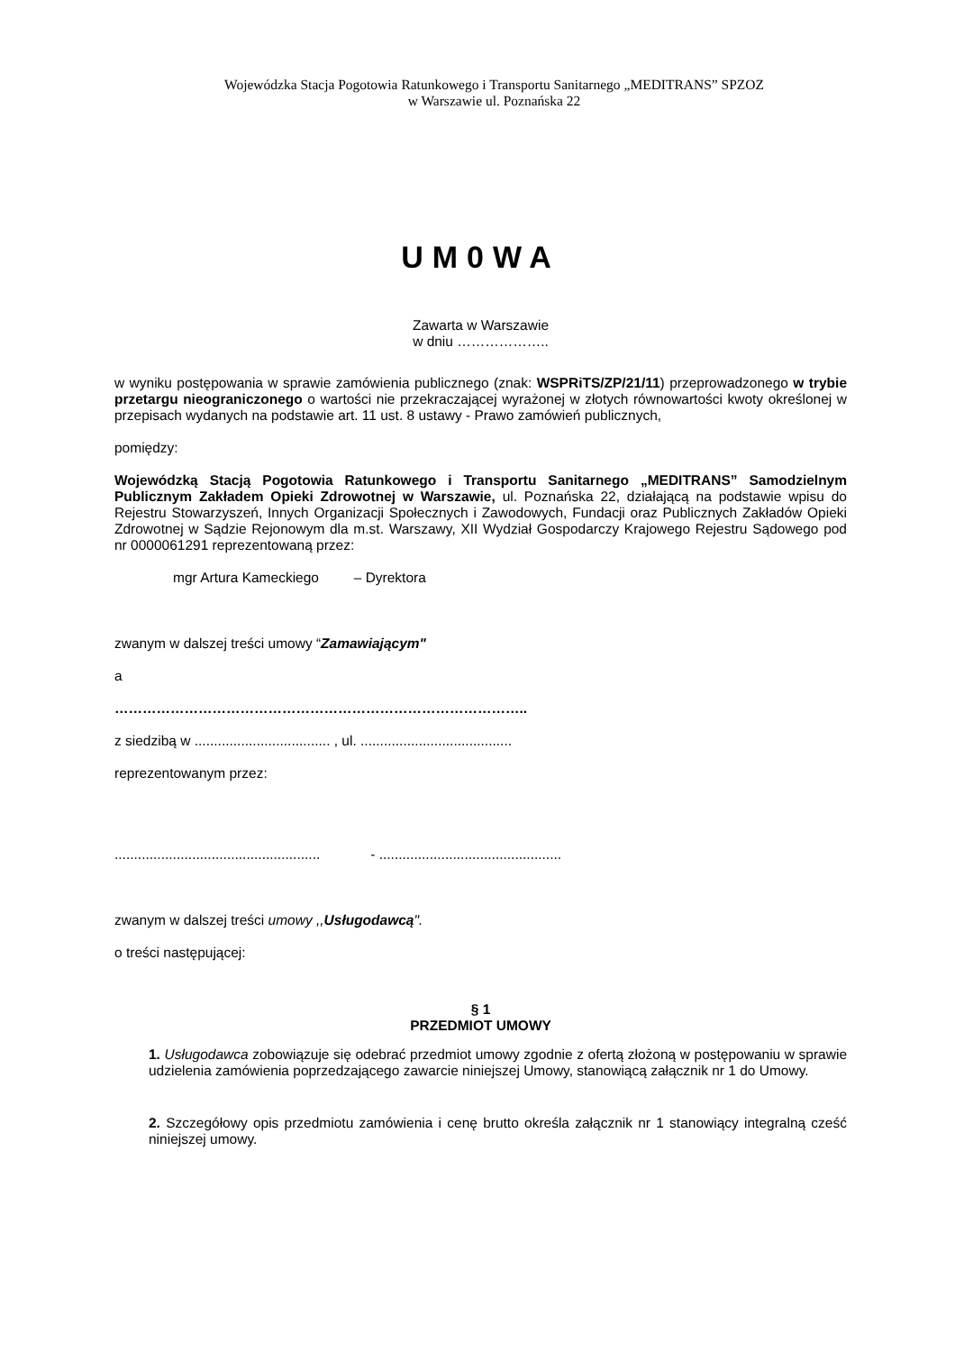Wojewódzka Stacja Pogotowia Ratunkowego i Transportu Sanitarnego „MEDITRANS” SPZOZ
w Warszawie ul. Poznańska 22
UM0WA
Zawarta w Warszawie
w dniu ………………..
w wyniku postępowania w sprawie zamówienia publicznego (znak: WSPRiTS/ZP/21/11) przeprowadzonego w trybie przetargu nieograniczonego o wartości nie przekraczającej wyrażonej w złotych równowartości kwoty określonej w przepisach wydanych na podstawie art. 11 ust. 8 ustawy - Prawo zamówień publicznych,
pomiędzy:
Wojewódzką Stacją Pogotowia Ratunkowego i Transportu Sanitarnego „MEDITRANS” Samodzielnym Publicznym Zakładem Opieki Zdrowotnej w Warszawie, ul. Poznańska 22, działającą na podstawie wpisu do Rejestru Stowarzyszeń, Innych Organizacji Społecznych i Zawodowych, Fundacji oraz Publicznych Zakładów Opieki Zdrowotnej w Sądzie Rejonowym dla m.st. Warszawy, XII Wydział Gospodarczy Krajowego Rejestru Sądowego pod nr 0000061291 reprezentowaną przez:
mgr Artura Kameckiego – Dyrektora
zwanym w dalszej treści umowy “Zamawiającym"
a
……………………………………………………………………………..
z siedzibą w ................................... , ul. .......................................
reprezentowanym przez:
..................................................... - ...............................................
zwanym w dalszej treści umowy ,,Usługodawcą".
o treści następującej:
§ 1
PRZEDMIOT UMOWY
1. Usługodawca zobowiązuje się odebrać przedmiot umowy zgodnie z ofertą złożoną w postępowaniu w sprawie udzielenia zamówienia poprzedzającego zawarcie niniejszej Umowy, stanowiącą załącznik nr 1 do Umowy.
2. Szczegółowy opis przedmiotu zamówienia i cenę brutto określa załącznik nr 1 stanowiący integralną cześć niniejszej umowy.